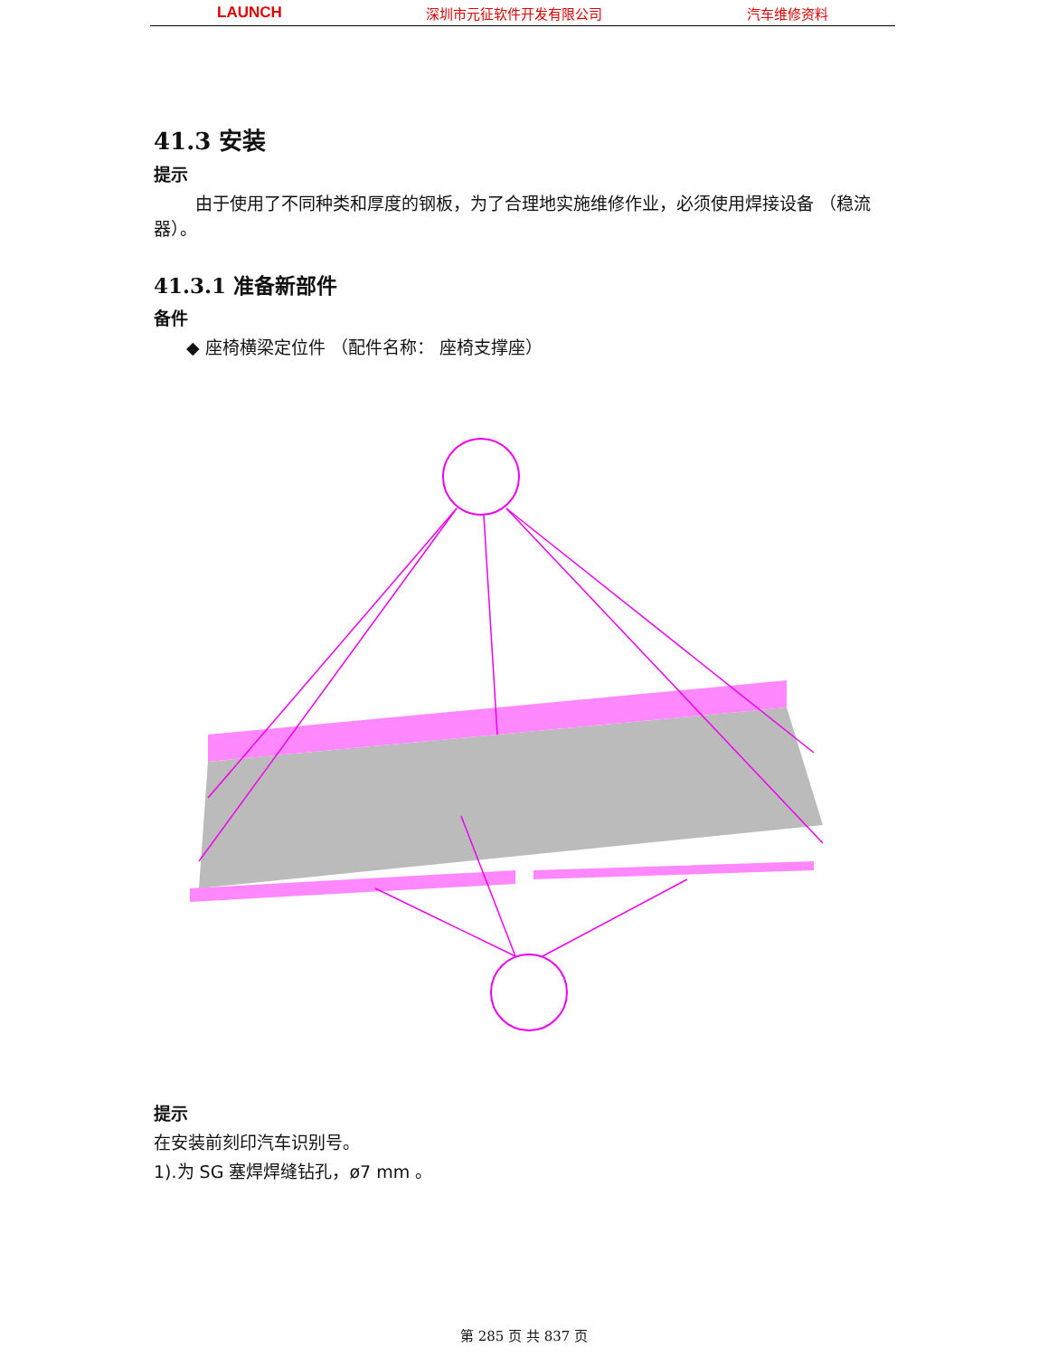LAUNCH 深圳市元征软件开发有限公司 汽车维修资料
41.3 安装
提示
由于使用了不同种类和厚度的钢板，为了合理地实施维修作业，必须使用焊接设备 （稳流器）。
41.3.1 准备新部件
备件
◆ 座椅横梁定位件 （配件名称： 座椅支撑座）
提示
在安装前刻印汽车识别号。
1).为 SG 塞焊焊缝钻孔，ø7 mm 。
第 285 页 共 837 页